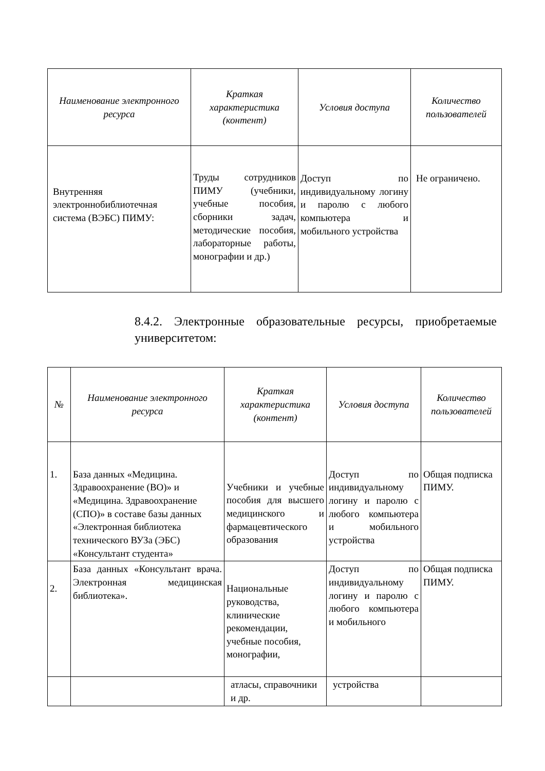| Наименование электронного ресурса | Краткая характеристика (контент) | Условия доступа | Количество пользователей |
| --- | --- | --- | --- |
| Внутренняя электроннобиблиотечная система (ВЭБС) ПИМУ: | Труды сотрудников ПИМУ (учебники, учебные пособия, сборники задач, методические пособия, лабораторные работы, монографии и др.) | Доступ по индивидуальному логину и паролю с любого компьютера и мобильного устройства | Не ограничено. |
8.4.2. Электронные образовательные ресурсы, приобретаемые университетом:
| № | Наименование электронного ресурса | Краткая характеристика (контент) | Условия доступа | Количество пользователей |
| --- | --- | --- | --- | --- |
| 1. | База данных «Медицина. Здравоохранение (ВО)» и «Медицина. Здравоохранение (СПО)» в составе базы данных «Электронная библиотека технического ВУЗа (ЭБС) «Консультант студента» | Учебники и учебные пособия для высшего медицинского и фармацевтического образования | Доступ по индивидуальному логину и паролю с любого компьютера и мобильного устройства | Общая подписка ПИМУ. |
| 2. | База данных «Консультант врача. Электронная медицинская библиотека». | Национальные руководства, клинические рекомендации, учебные пособия, монографии, | Доступ по индивидуальному логину и паролю с любого компьютера и мобильного | Общая подписка ПИМУ. |
| | | атласы, справочники и др. | устройства | |